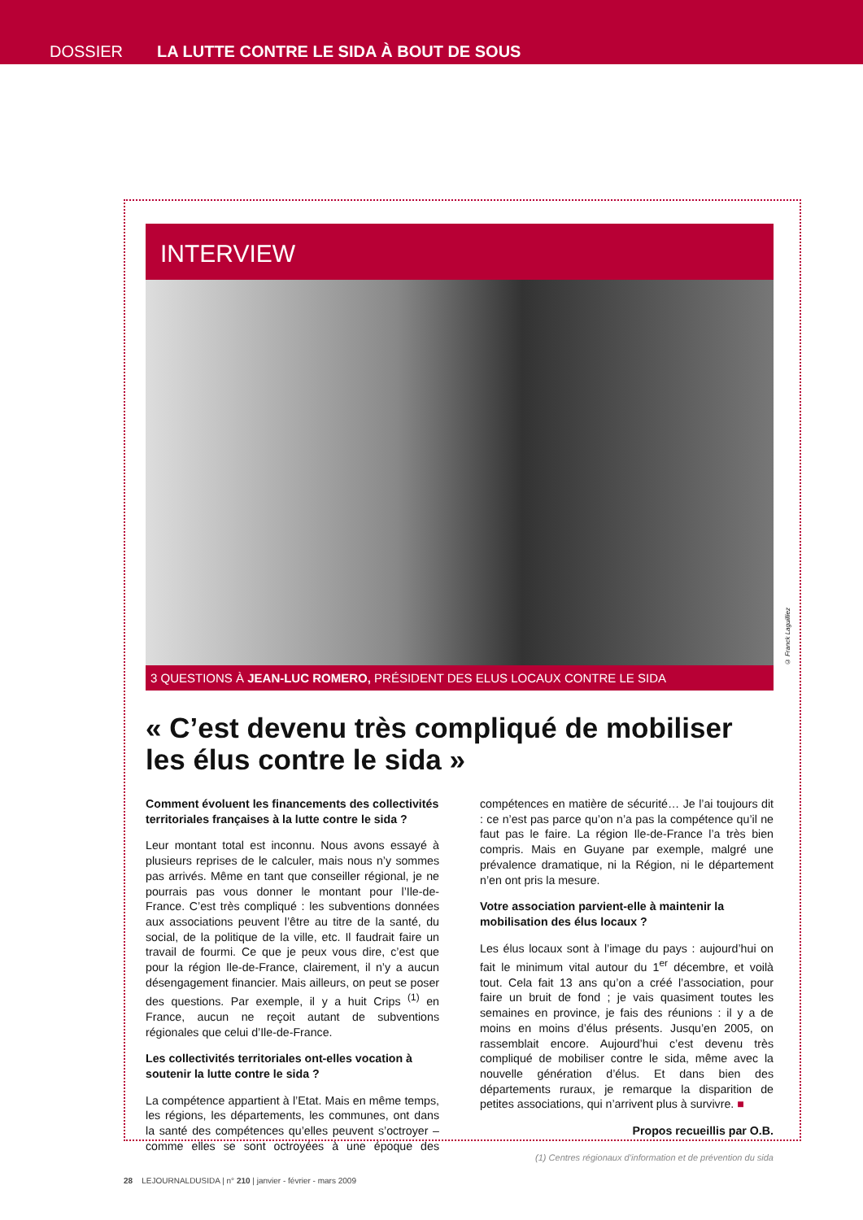DOSSIER LA LUTTE CONTRE LE SIDA À BOUT DE SOUS
INTERVIEW
© Franck Laguilliez
3 QUESTIONS À JEAN-LUC ROMERO, PRÉSIDENT DES ELUS LOCAUX CONTRE LE SIDA
« C’est devenu très compliqué de mobiliser les élus contre le sida »
Comment évoluent les financements des collectivités territoriales françaises à la lutte contre le sida ?
Leur montant total est inconnu. Nous avons essayé à plusieurs reprises de le calculer, mais nous n’y sommes pas arrivés. Même en tant que conseiller régional, je ne pourrais pas vous donner le montant pour l’Ile-de-France. C’est très compliqué : les subventions données aux associations peuvent l’être au titre de la santé, du social, de la politique de la ville, etc. Il faudrait faire un travail de fourmi. Ce que je peux vous dire, c’est que pour la région Ile-de-France, clairement, il n’y a aucun désengagement financier. Mais ailleurs, on peut se poser des questions. Par exemple, il y a huit Crips <sup>(1)</sup> en France, aucun ne reçoit autant de subventions régionales que celui d’Ile-de-France.
Les collectivités territoriales ont-elles vocation à soutenir la lutte contre le sida ?
La compétence appartient à l’Etat. Mais en même temps, les régions, les départements, les communes, ont dans la santé des compétences qu’elles peuvent s’octroyer – comme elles se sont octroyées à une époque des compétences en matière de sécurité… Je l’ai toujours dit : ce n’est pas parce qu’on n’a pas la compétence qu’il ne faut pas le faire. La région Ile-de-France l’a très bien compris. Mais en Guyane par exemple, malgré une prévalence dramatique, ni la Région, ni le département n’en ont pris la mesure.
Votre association parvient-elle à maintenir la mobilisation des élus locaux ?
Les élus locaux sont à l’image du pays : aujourd’hui on fait le minimum vital autour du 1<sup>er</sup> décembre, et voilà tout. Cela fait 13 ans qu’on a créé l’association, pour faire un bruit de fond ; je vais quasiment toutes les semaines en province, je fais des réunions : il y a de moins en moins d’élus présents. Jusqu’en 2005, on rassemblait encore. Aujourd’hui c’est devenu très compliqué de mobiliser contre le sida, même avec la nouvelle génération d’élus. Et dans bien des départements ruraux, je remarque la disparition de petites associations, qui n’arrivent plus à survivre. ■
Propos recueillis par O.B.
(1) Centres régionaux d’information et de prévention du sida
28 LEJOURNALDUSIDA | n° 210 | janvier - février - mars 2009